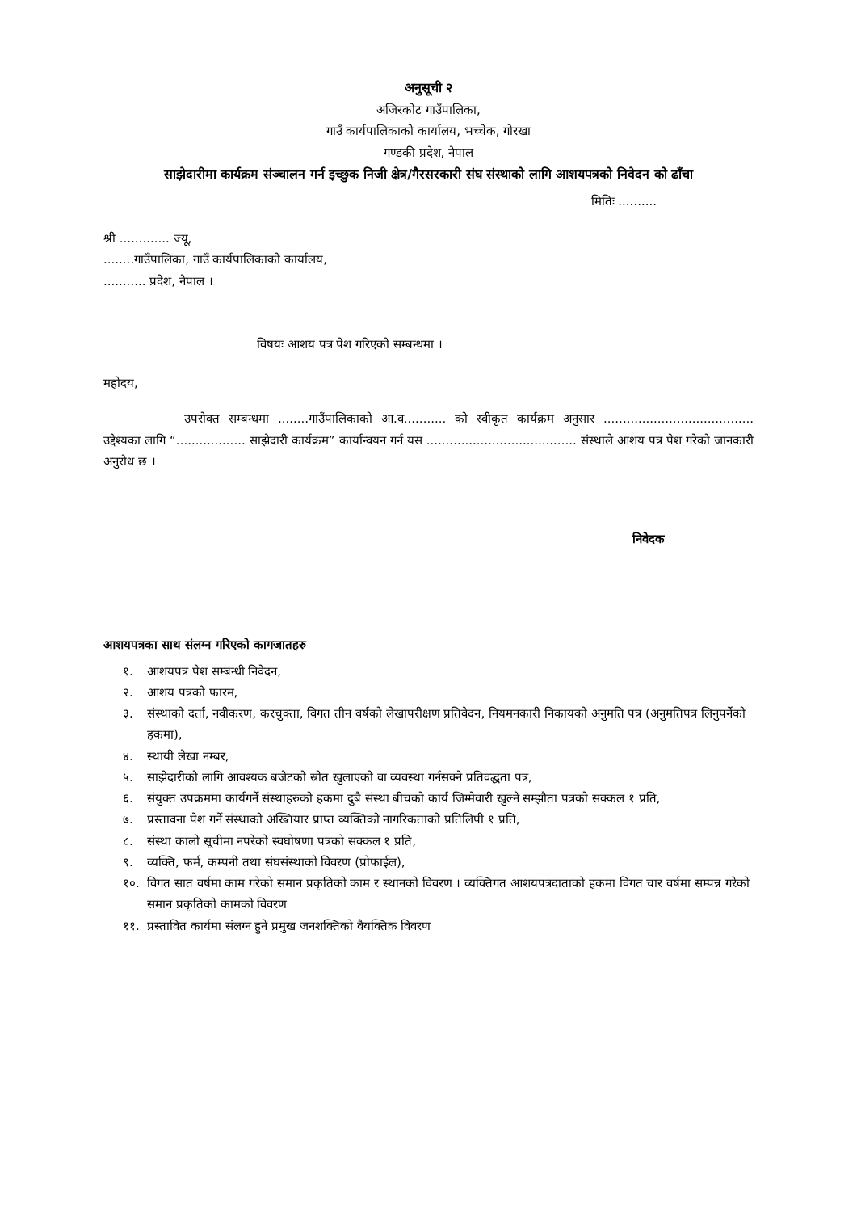अनुसूची २
अजिरकोट गाउँपालिका,
गाउँ कार्यपालिकाको कार्यालय, भच्चेक, गोरखा
गण्डकी प्रदेश, नेपाल
साझेदारीमा कार्यक्रम संञ्चालन गर्न इच्छुक निजी क्षेत्र/गैरसरकारी संघ संस्थाको लागि आशयपत्रको निवेदन को ढाँचा
मितिः ..........
श्री ............. ज्यू,
........गाउँपालिका, गाउँ कार्यपालिकाको कार्यालय,
........... प्रदेश, नेपाल ।
विषयः आशय पत्र पेश गरिएको सम्बन्धमा ।
महोदय,
उपरोक्त सम्बन्धमा ........गाउँपालिकाको आ.व........... को स्वीकृत कार्यक्रम अनुसार ....................................... उद्देश्यका लागि “.................. साझेदारी कार्यक्रम” कार्यान्वयन गर्न यस ....................................... संस्थाले आशय पत्र पेश गरेको जानकारी अनुरोध छ ।
निवेदक
आशयपत्रका साथ संलग्न गरिएको कागजातहरु
१. आशयपत्र पेश सम्बन्धी निवेदन,
२. आशय पत्रको फारम,
३. संस्थाको दर्ता, नवीकरण, करचुक्ता, विगत तीन वर्षको लेखापरीक्षण प्रतिवेदन, नियमनकारी निकायको अनुमति पत्र (अनुमतिपत्र लिनुपर्नेको हकमा),
४. स्थायी लेखा नम्बर,
५. साझेदारीको लागि आवश्यक बजेटको स्रोत खुलाएको वा व्यवस्था गर्नसक्ने प्रतिवद्धता पत्र,
६. संयुक्त उपक्रममा कार्यगर्ने संस्थाहरुको हकमा दुबै संस्था बीचको कार्य जिम्मेवारी खुल्ने सम्झौता पत्रको सक्कल १ प्रति,
७. प्रस्तावना पेश गर्ने संस्थाको अख्तियार प्राप्त व्यक्तिको नागरिकताको प्रतिलिपी १ प्रति,
८. संस्था कालो सूचीमा नपरेको स्वघोषणा पत्रको सक्कल १ प्रति,
९. व्यक्ति, फर्म, कम्पनी तथा संघसंस्थाको विवरण (प्रोफाईल),
१०. विगत सात वर्षमा काम गरेको समान प्रकृतिको काम र स्थानको विवरण । व्यक्तिगत आशयपत्रदाताको हकमा विगत चार वर्षमा सम्पन्न गरेको समान प्रकृतिको कामको विवरण
११. प्रस्तावित कार्यमा संलग्न हुने प्रमुख जनशक्तिको वैयक्तिक विवरण